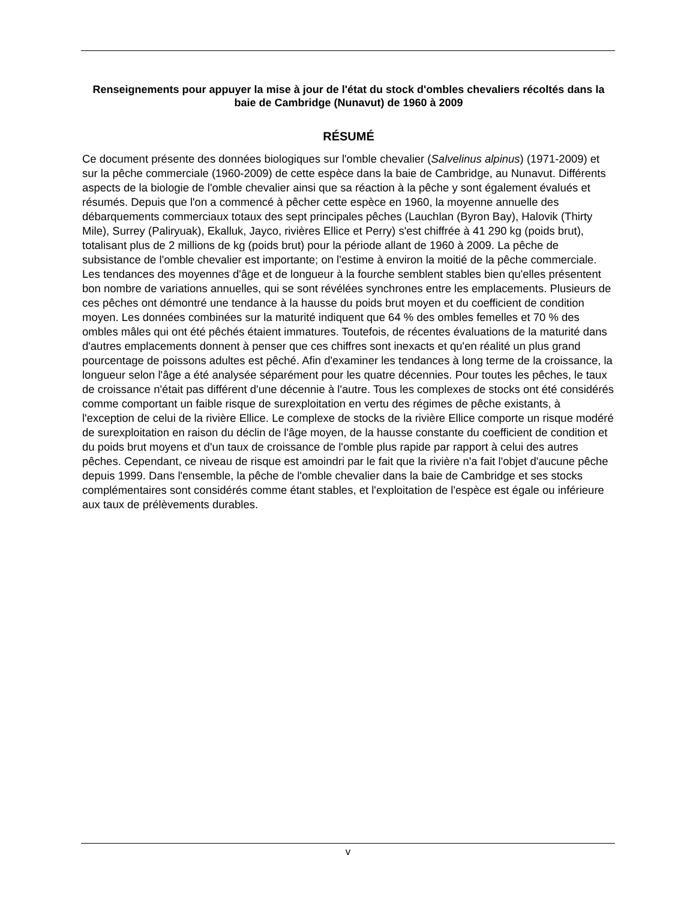Renseignements pour appuyer la mise à jour de l'état du stock d'ombles chevaliers récoltés dans la baie de Cambridge (Nunavut) de 1960 à 2009
RÉSUMÉ
Ce document présente des données biologiques sur l'omble chevalier (Salvelinus alpinus) (1971-2009) et sur la pêche commerciale (1960-2009) de cette espèce dans la baie de Cambridge, au Nunavut. Différents aspects de la biologie de l'omble chevalier ainsi que sa réaction à la pêche y sont également évalués et résumés. Depuis que l'on a commencé à pêcher cette espèce en 1960, la moyenne annuelle des débarquements commerciaux totaux des sept principales pêches (Lauchlan (Byron Bay), Halovik (Thirty Mile), Surrey (Paliryuak), Ekalluk, Jayco, rivières Ellice et Perry) s'est chiffrée à 41 290 kg (poids brut), totalisant plus de 2 millions de kg (poids brut) pour la période allant de 1960 à 2009. La pêche de subsistance de l'omble chevalier est importante; on l'estime à environ la moitié de la pêche commerciale. Les tendances des moyennes d'âge et de longueur à la fourche semblent stables bien qu'elles présentent bon nombre de variations annuelles, qui se sont révélées synchrones entre les emplacements. Plusieurs de ces pêches ont démontré une tendance à la hausse du poids brut moyen et du coefficient de condition moyen. Les données combinées sur la maturité indiquent que 64 % des ombles femelles et 70 % des ombles mâles qui ont été pêchés étaient immatures. Toutefois, de récentes évaluations de la maturité dans d'autres emplacements donnent à penser que ces chiffres sont inexacts et qu'en réalité un plus grand pourcentage de poissons adultes est pêché. Afin d'examiner les tendances à long terme de la croissance, la longueur selon l'âge a été analysée séparément pour les quatre décennies. Pour toutes les pêches, le taux de croissance n'était pas différent d'une décennie à l'autre. Tous les complexes de stocks ont été considérés comme comportant un faible risque de surexploitation en vertu des régimes de pêche existants, à l'exception de celui de la rivière Ellice. Le complexe de stocks de la rivière Ellice comporte un risque modéré de surexploitation en raison du déclin de l'âge moyen, de la hausse constante du coefficient de condition et du poids brut moyens et d'un taux de croissance de l'omble plus rapide par rapport à celui des autres pêches. Cependant, ce niveau de risque est amoindri par le fait que la rivière n'a fait l'objet d'aucune pêche depuis 1999. Dans l'ensemble, la pêche de l'omble chevalier dans la baie de Cambridge et ses stocks complémentaires sont considérés comme étant stables, et l'exploitation de l'espèce est égale ou inférieure aux taux de prélèvements durables.
v